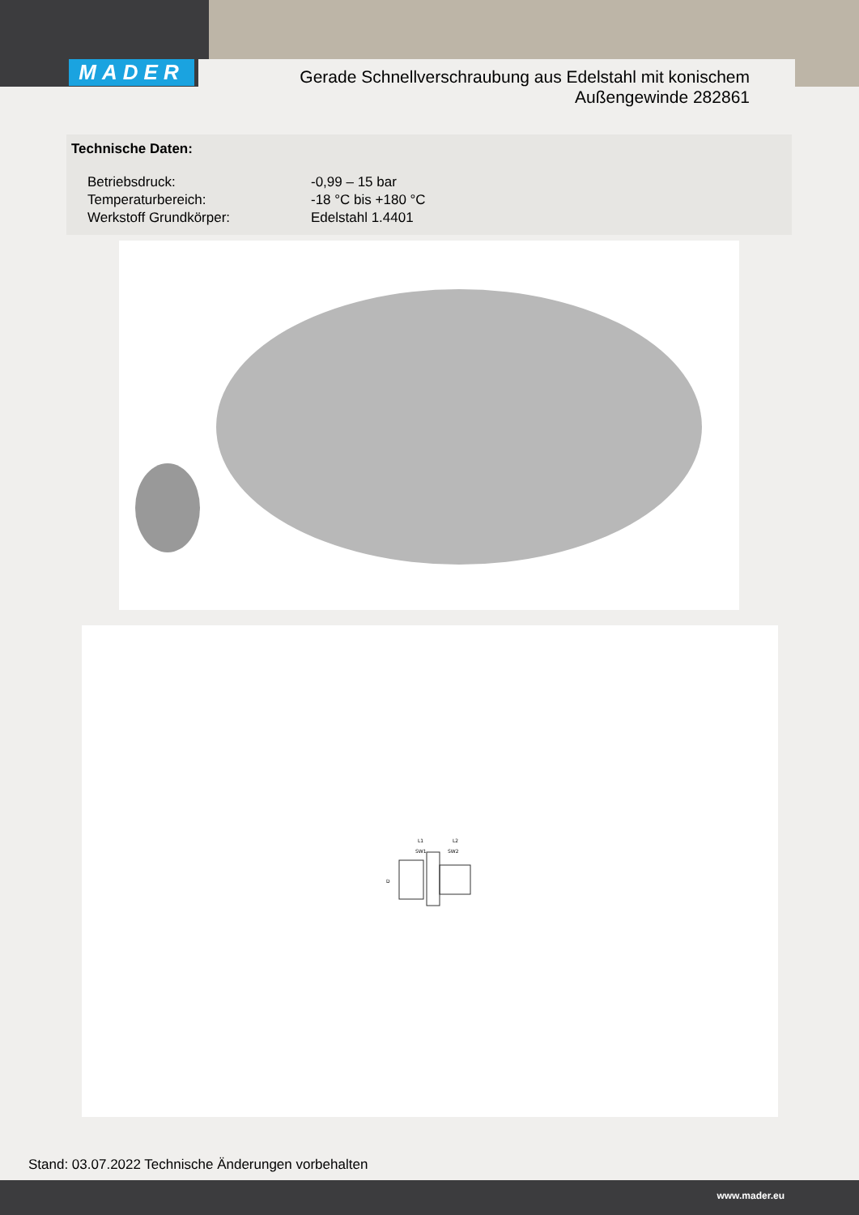MADER
Gerade Schnellverschraubung aus Edelstahl mit konischem
Außengewinde 282861
Technische Daten:
| Betriebsdruck: | -0,99 – 15 bar |
| Temperaturbereich: | -18 °C bis +180 °C |
| Werkstoff Grundkörper: | Edelstahl 1.4401 |
L1
L2
SW1
SW2
D
Stand: 03.07.2022 Technische Änderungen vorbehalten
www.mader.eu